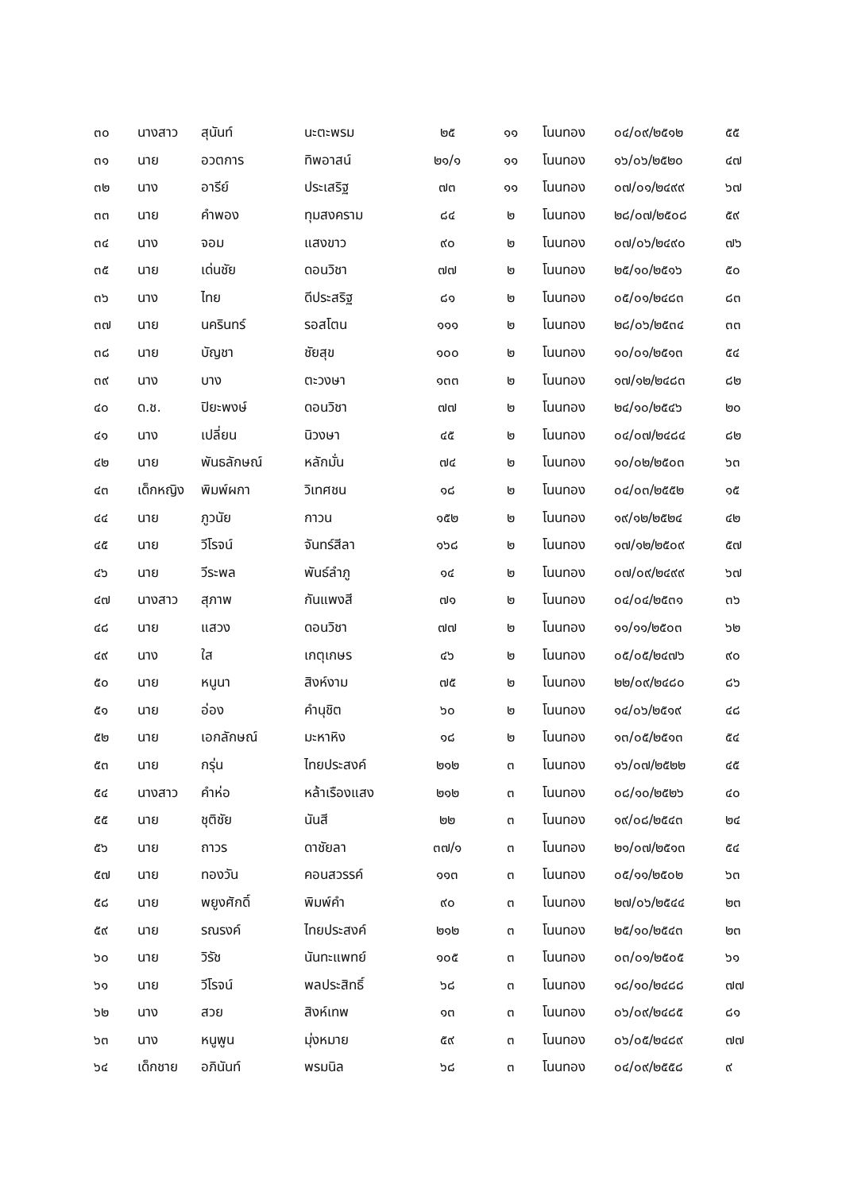| ๓๐ | นางสาว | สุนันท์ | นะตะพรม | ๒๕ | ๑๑ | โนนทอง | ๐๔/๐๙/๒๕๑๒ | ๕๕ |
| ๓๑ | นาย | อวตการ | ทิพอาสน์ | ๒๑/๑ | ๑๑ | โนนทอง | ๑๖/๐๖/๒๕๒๐ | ๔๗ |
| ๓๒ | นาง | อารีย์ | ประเสริฐ | ๗๓ | ๑๑ | โนนทอง | ๐๗/๐๑/๒๔๙๙ | ๖๗ |
| ๓๓ | นาย | คำพอง | ทุมสงคราม | ๘๔ | ๒ | โนนทอง | ๒๘/๐๗/๒๕๐๘ | ๕๙ |
| ๓๔ | นาง | จอม | แสงขาว | ๙๐ | ๒ | โนนทอง | ๐๗/๐๖/๒๔๙๐ | ๗๖ |
| ๓๕ | นาย | เด่นชัย | ดอนวิชา | ๗๗ | ๒ | โนนทอง | ๒๕/๑๐/๒๕๑๖ | ๕๐ |
| ๓๖ | นาง | ไทย | ดีประสริฐ | ๘๑ | ๒ | โนนทอง | ๐๕/๐๑/๒๔๘๓ | ๘๓ |
| ๓๗ | นาย | นครินทร์ | รอสโตน | ๑๑๑ | ๒ | โนนทอง | ๒๘/๐๖/๒๕๓๔ | ๓๓ |
| ๓๘ | นาย | บัญชา | ชัยสุข | ๑๐๐ | ๒ | โนนทอง | ๑๐/๐๑/๒๕๑๓ | ๕๔ |
| ๓๙ | นาง | บาง | ตะวงษา | ๑๓๓ | ๒ | โนนทอง | ๑๗/๑๒/๒๔๘๓ | ๘๒ |
| ๔๐ | ด.ช. | ปิยะพงษ์ | ดอนวิชา | ๗๗ | ๒ | โนนทอง | ๒๔/๑๐/๒๕๔๖ | ๒๐ |
| ๔๑ | นาง | เปลี่ยน | นิวงษา | ๔๕ | ๒ | โนนทอง | ๐๔/๐๗/๒๔๘๔ | ๘๒ |
| ๔๒ | นาย | พันธลักษณ์ | หลักมั่น | ๗๔ | ๒ | โนนทอง | ๑๐/๐๒/๒๕๐๓ | ๖๓ |
| ๔๓ | เด็กหญิง | พิมพ์ผกา | วิเทศชน | ๑๘ | ๒ | โนนทอง | ๐๔/๐๓/๒๕๕๒ | ๑๕ |
| ๔๔ | นาย | ภูวนัย | กาวน | ๑๕๒ | ๒ | โนนทอง | ๑๙/๑๒/๒๕๒๔ | ๔๒ |
| ๔๕ | นาย | วีโรจน์ | จันทร์สีลา | ๑๖๘ | ๒ | โนนทอง | ๑๗/๑๒/๒๕๐๙ | ๕๗ |
| ๔๖ | นาย | วีระพล | พันธ์ลำภู | ๑๔ | ๒ | โนนทอง | ๐๗/๐๙/๒๔๙๙ | ๖๗ |
| ๔๗ | นางสาว | สุภาพ | กันแพงสี | ๗๑ | ๒ | โนนทอง | ๐๔/๐๔/๒๕๓๑ | ๓๖ |
| ๔๘ | นาย | แสวง | ดอนวิชา | ๗๗ | ๒ | โนนทอง | ๑๑/๑๑/๒๕๐๓ | ๖๒ |
| ๔๙ | นาง | ใส | เกตุเกษร | ๔๖ | ๒ | โนนทอง | ๐๕/๐๕/๒๔๗๖ | ๙๐ |
| ๕๐ | นาย | หนูนา | สิงห์งาม | ๗๕ | ๒ | โนนทอง | ๒๒/๐๙/๒๔๘๐ | ๘๖ |
| ๕๑ | นาย | อ่อง | คำนุชิต | ๖๐ | ๒ | โนนทอง | ๑๔/๐๖/๒๕๑๙ | ๔๘ |
| ๕๒ | นาย | เอกลักษณ์ | มะหาหิง | ๑๘ | ๒ | โนนทอง | ๑๓/๐๕/๒๕๑๓ | ๕๔ |
| ๕๓ | นาย | กรุ่น | ไทยประสงค์ | ๒๑๒ | ๓ | โนนทอง | ๑๖/๐๗/๒๕๒๒ | ๔๕ |
| ๕๔ | นางสาว | คำห่อ | หล้าเรืองแสง | ๒๑๒ | ๓ | โนนทอง | ๐๘/๑๐/๒๕๒๖ | ๔๐ |
| ๕๕ | นาย | ชุติชัย | นันสี | ๒๒ | ๓ | โนนทอง | ๑๙/๐๘/๒๕๔๓ | ๒๔ |
| ๕๖ | นาย | ถาวร | ดาชัยลา | ๓๗/๑ | ๓ | โนนทอง | ๒๑/๐๗/๒๕๑๓ | ๕๔ |
| ๕๗ | นาย | ทองวัน | คอนสวรรค์ | ๑๑๓ | ๓ | โนนทอง | ๐๕/๑๑/๒๕๐๒ | ๖๓ |
| ๕๘ | นาย | พยูงศักดิ์ | พิมพ์คำ | ๙๐ | ๓ | โนนทอง | ๒๗/๐๖/๒๕๔๔ | ๒๓ |
| ๕๙ | นาย | รณรงค์ | ไทยประสงค์ | ๒๑๒ | ๓ | โนนทอง | ๒๕/๑๐/๒๕๔๓ | ๒๓ |
| ๖๐ | นาย | วิรัช | นันทะแพทย์ | ๑๐๕ | ๓ | โนนทอง | ๐๓/๐๑/๒๕๐๕ | ๖๑ |
| ๖๑ | นาย | วีโรจน์ | พลประสิทธิ์ | ๖๘ | ๓ | โนนทอง | ๑๘/๑๐/๒๔๘๘ | ๗๗ |
| ๖๒ | นาง | สวย | สิงห์เทพ | ๑๓ | ๓ | โนนทอง | ๐๖/๐๙/๒๔๘๕ | ๘๑ |
| ๖๓ | นาง | หนูพูน | มุ่งหมาย | ๕๙ | ๓ | โนนทอง | ๐๖/๐๕/๒๔๘๙ | ๗๗ |
| ๖๔ | เด็กชาย | อภินันท์ | พรมนิล | ๖๘ | ๓ | โนนทอง | ๐๔/๐๙/๒๕๕๘ | ๙ |